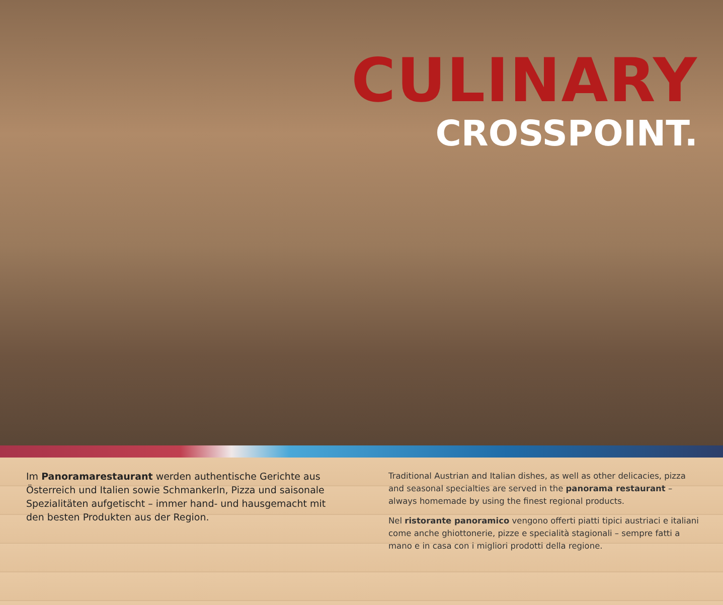CULINARY
CROSSPOINT.
Im Panoramarestaurant werden authentische Gerichte aus Österreich und Italien sowie Schmankerln, Pizza und saisonale Spezialitäten aufgetischt – immer hand- und hausgemacht mit den besten Produkten aus der Region.
Traditional Austrian and Italian dishes, as well as other delicacies, pizza and seasonal specialties are served in the panorama restaurant – always homemade by using the finest regional products.
Nel ristorante panoramico vengono offerti piatti tipici austriaci e italiani come anche ghiottonerie, pizze e specialità stagionali – sempre fatti a mano e in casa con i migliori prodotti della regione.